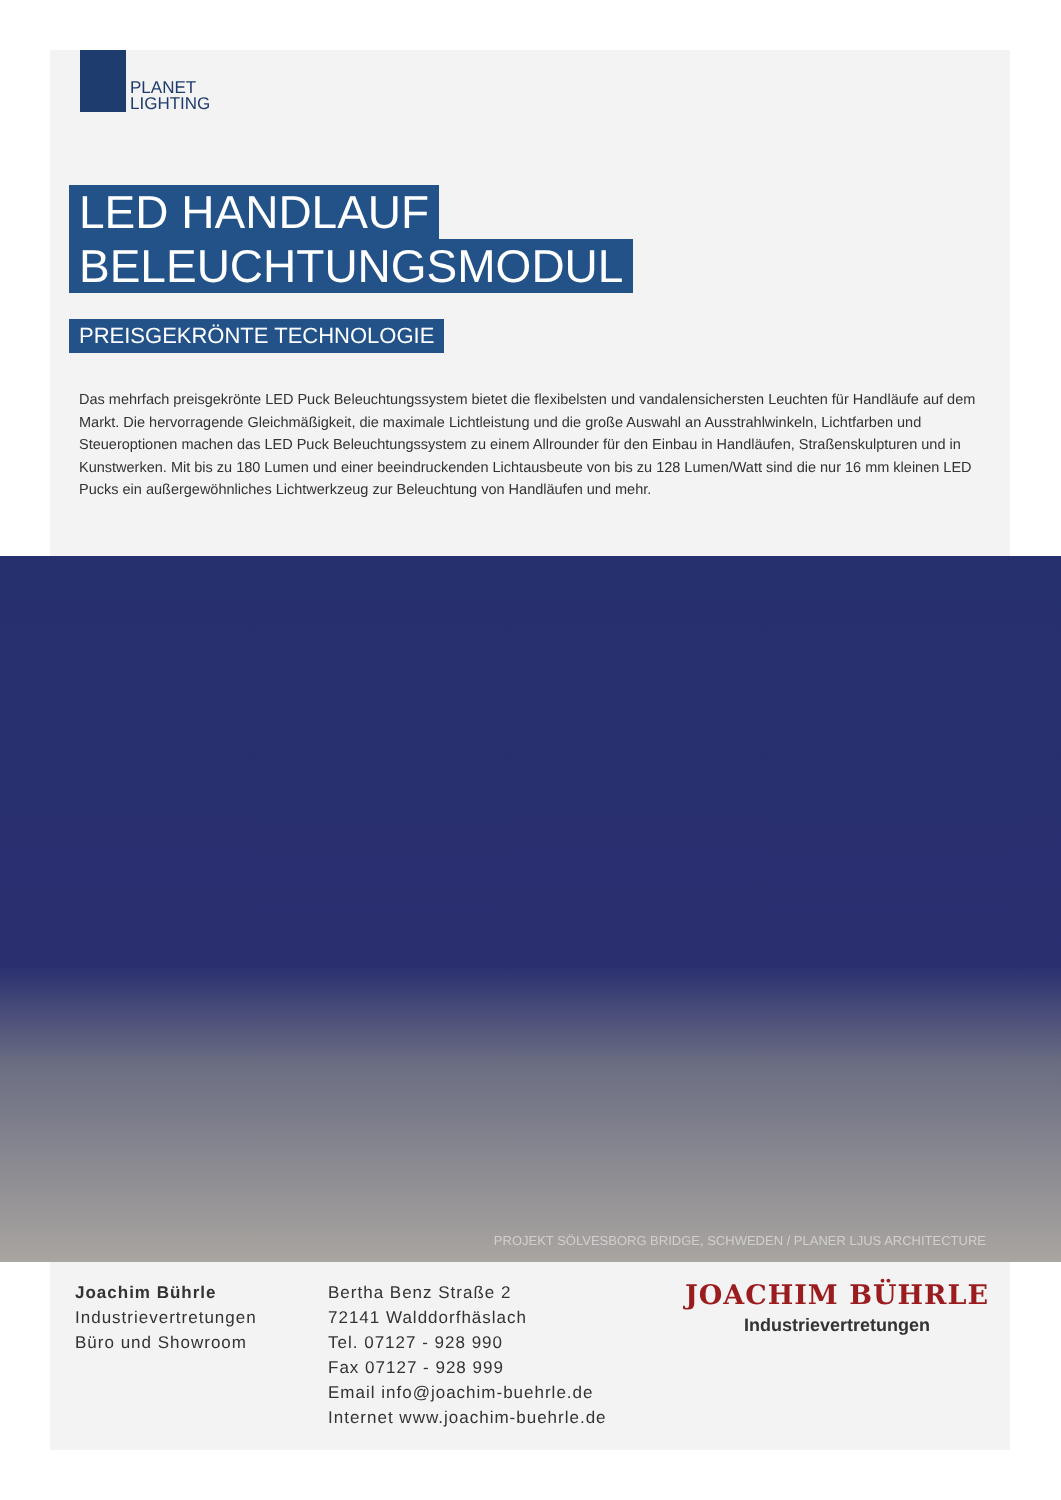PLANET
LIGHTING
LED HANDLAUF
BELEUCHTUNGSMODUL
PREISGEKRÖNTE TECHNOLOGIE
Das mehrfach preisgekrönte LED Puck Beleuchtungssystem bietet die flexibelsten und vandalensichersten Leuchten für Handläufe auf dem Markt. Die hervorragende Gleichmäßigkeit, die maximale Lichtleistung und die große Auswahl an Ausstrahlwinkeln, Lichtfarben und Steueroptionen machen das LED Puck Beleuchtungssystem zu einem Allrounder für den Einbau in Handläufen, Straßenskulpturen und in Kunstwerken. Mit bis zu 180 Lumen und einer beeindruckenden Lichtausbeute von bis zu 128 Lumen/Watt sind die nur 16 mm kleinen LED Pucks ein außergewöhnliches Lichtwerkzeug zur Beleuchtung von Handläufen und mehr.
PROJEKT SÖLVESBORG BRIDGE, SCHWEDEN / PLANER LJUS ARCHITECTURE
Joachim Bührle
Industrievertretungen
Büro und Showroom
Bertha Benz Straße 2
72141 Walddorfhäslach
Tel. 07127 - 928 990
Fax 07127 - 928 999
Email info@joachim-buehrle.de
Internet www.joachim-buehrle.de
JOACHIM BÜHRLE
Industrievertretungen